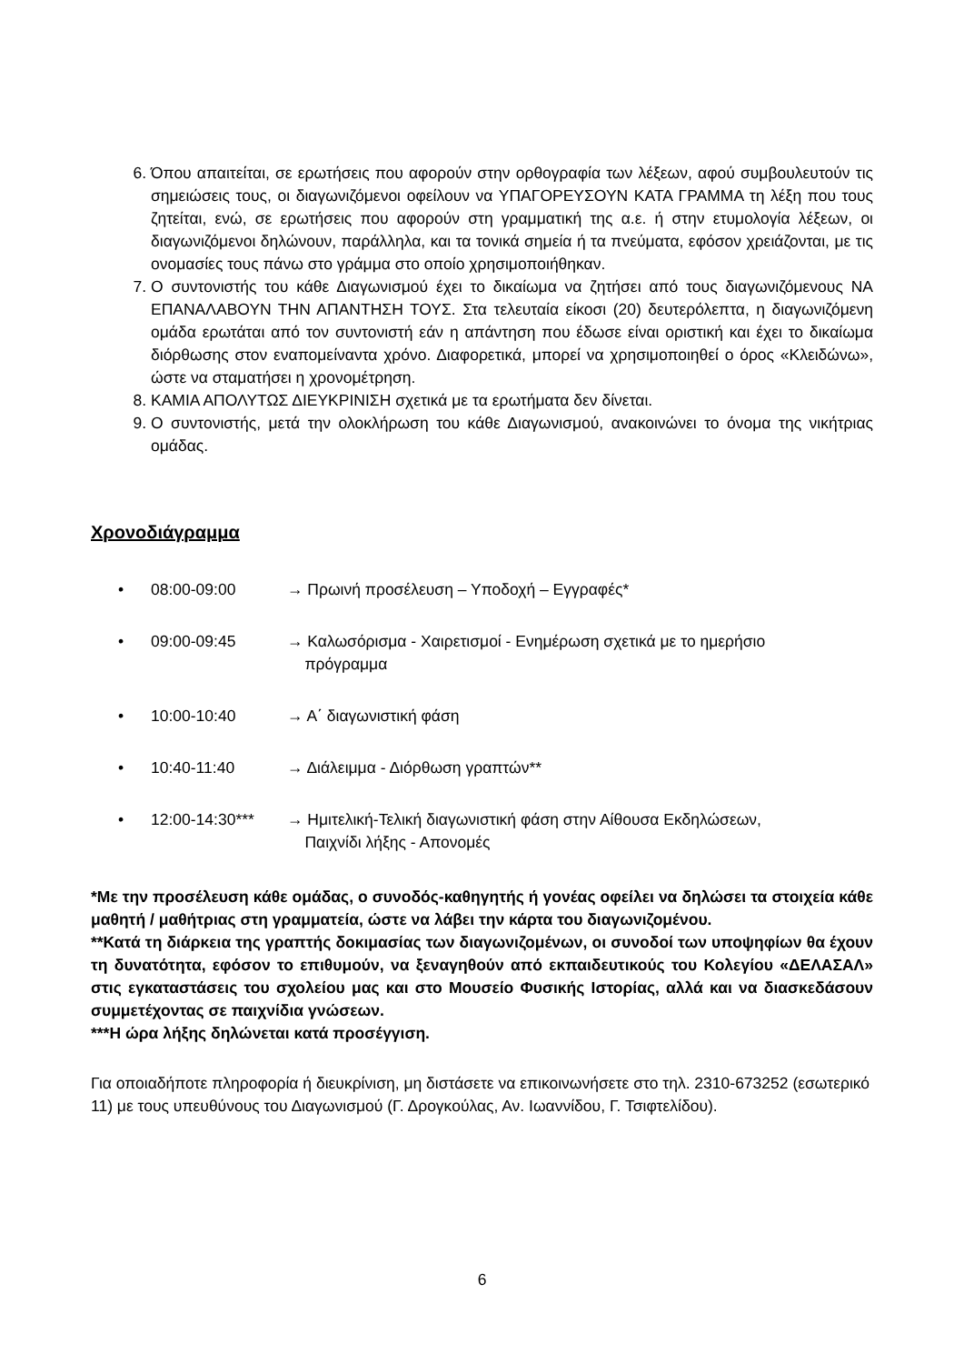6. Όπου απαιτείται, σε ερωτήσεις που αφορούν στην ορθογραφία των λέξεων, αφού συμβουλευτούν τις σημειώσεις τους, οι διαγωνιζόμενοι οφείλουν να ΥΠΑΓΟΡΕΥΣΟΥΝ ΚΑΤΑ ΓΡΑΜΜΑ τη λέξη που τους ζητείται, ενώ, σε ερωτήσεις που αφορούν στη γραμματική της α.ε. ή στην ετυμολογία λέξεων, οι διαγωνιζόμενοι δηλώνουν, παράλληλα, και τα τονικά σημεία ή τα πνεύματα, εφόσον χρειάζονται, με τις ονομασίες τους πάνω στο γράμμα στο οποίο χρησιμοποιήθηκαν.
7. Ο συντονιστής του κάθε Διαγωνισμού έχει το δικαίωμα να ζητήσει από τους διαγωνιζόμενους ΝΑ ΕΠΑΝΑΛΑΒΟΥΝ ΤΗΝ ΑΠΑΝΤΗΣΗ ΤΟΥΣ. Στα τελευταία είκοσι (20) δευτερόλεπτα, η διαγωνιζόμενη ομάδα ερωτάται από τον συντονιστή εάν η απάντηση που έδωσε είναι οριστική και έχει το δικαίωμα διόρθωσης στον εναπομείναντα χρόνο. Διαφορετικά, μπορεί να χρησιμοποιηθεί ο όρος «Κλειδώνω», ώστε να σταματήσει η χρονομέτρηση.
8. ΚΑΜΙΑ ΑΠΟΛΥΤΩΣ ΔΙΕΥΚΡΙΝΙΣΗ σχετικά με τα ερωτήματα δεν δίνεται.
9. Ο συντονιστής, μετά την ολοκλήρωση του κάθε Διαγωνισμού, ανακοινώνει το όνομα της νικήτριας ομάδας.
Χρονοδιάγραμμα
• 08:00-09:00 → Πρωινή προσέλευση – Υποδοχή – Εγγραφές*
• 09:00-09:45 → Καλωσόρισμα - Χαιρετισμοί - Ενημέρωση σχετικά με το ημερήσιο
πρόγραμμα
• 10:00-10:40 → Α΄ διαγωνιστική φάση
• 10:40-11:40 → Διάλειμμα - Διόρθωση γραπτών**
• 12:00-14:30*** → Ημιτελική-Τελική διαγωνιστική φάση στην Αίθουσα Εκδηλώσεων,
Παιχνίδι λήξης - Απονομές
*Με την προσέλευση κάθε ομάδας, ο συνοδός-καθηγητής ή γονέας οφείλει να δηλώσει τα στοιχεία κάθε μαθητή / μαθήτριας στη γραμματεία, ώστε να λάβει την κάρτα του διαγωνιζομένου.
**Κατά τη διάρκεια της γραπτής δοκιμασίας των διαγωνιζομένων, οι συνοδοί των υποψηφίων θα έχουν τη δυνατότητα, εφόσον το επιθυμούν, να ξεναγηθούν από εκπαιδευτικούς του Κολεγίου «ΔΕΛΑΣΑΛ» στις εγκαταστάσεις του σχολείου μας και στο Μουσείο Φυσικής Ιστορίας, αλλά και να διασκεδάσουν συμμετέχοντας σε παιχνίδια γνώσεων.
***Η ώρα λήξης δηλώνεται κατά προσέγγιση.
Για οποιαδήποτε πληροφορία ή διευκρίνιση, μη διστάσετε να επικοινωνήσετε στο τηλ. 2310-673252 (εσωτερικό 11) με τους υπευθύνους του Διαγωνισμού (Γ. Δρογκούλας, Αν. Ιωαννίδου, Γ. Τσιφτελίδου).
6